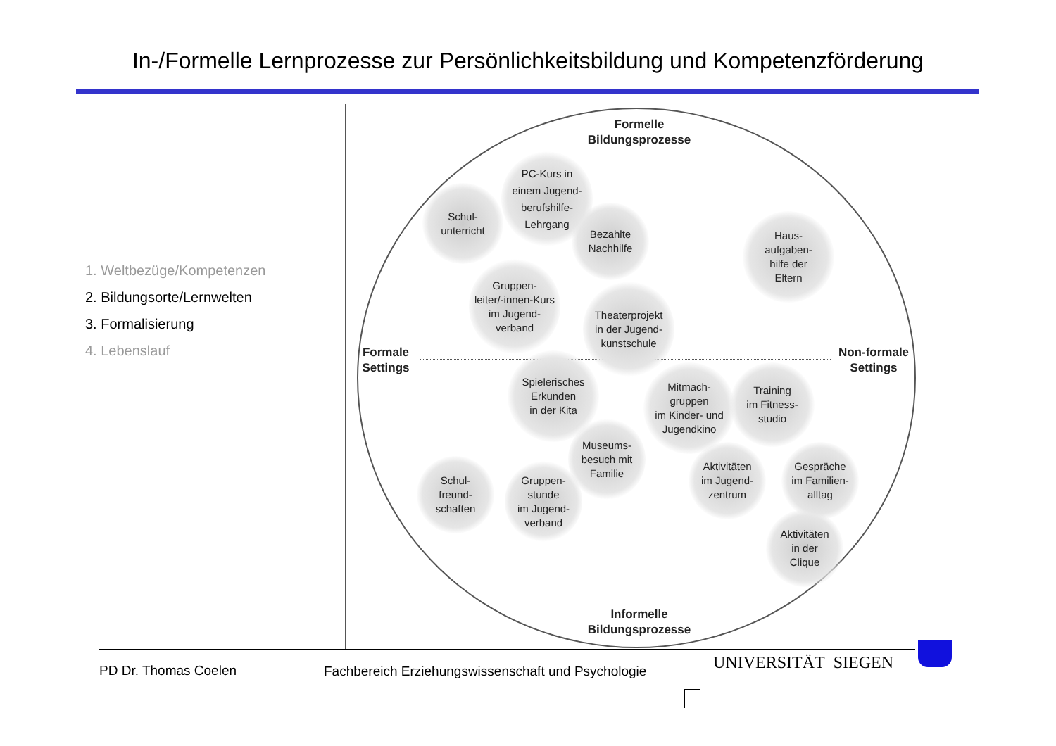In-/Formelle Lernprozesse zur Persönlichkeitsbildung und Kompetenzförderung
1. Weltbezüge/Kompetenzen
2. Bildungsorte/Lernwelten
3. Formalisierung
4. Lebenslauf
Formelle
Bildungsprozesse
Informelle
Bildungsprozesse
Formale
Settings
Non-formale
Settings
Schul-
unterricht
PC-Kurs in
einem Jugend-
berufshilfe-
Lehrgang
Bezahlte
Nachhilfe
Haus-
aufgaben-
hilfe der
Eltern
Gruppen-
leiter/-innen-Kurs
im Jugend-
verband
Theaterprojekt
in der Jugend-
kunstschule
Spielerisches
Erkunden
in der Kita
Mitmach-
gruppen
im Kinder- und
Jugendkino
Training
im Fitness-
studio
Museums-
besuch mit
Familie
Schul-
freund-
schaften
Gruppen-
stunde
im Jugend-
verband
Aktivitäten
im Jugend-
zentrum
Gespräche
im Familien-
alltag
Aktivitäten
in der
Clique
PD Dr. Thomas Coelen
Fachbereich Erziehungswissenschaft und Psychologie
UNIVERSITÄT SIEGEN